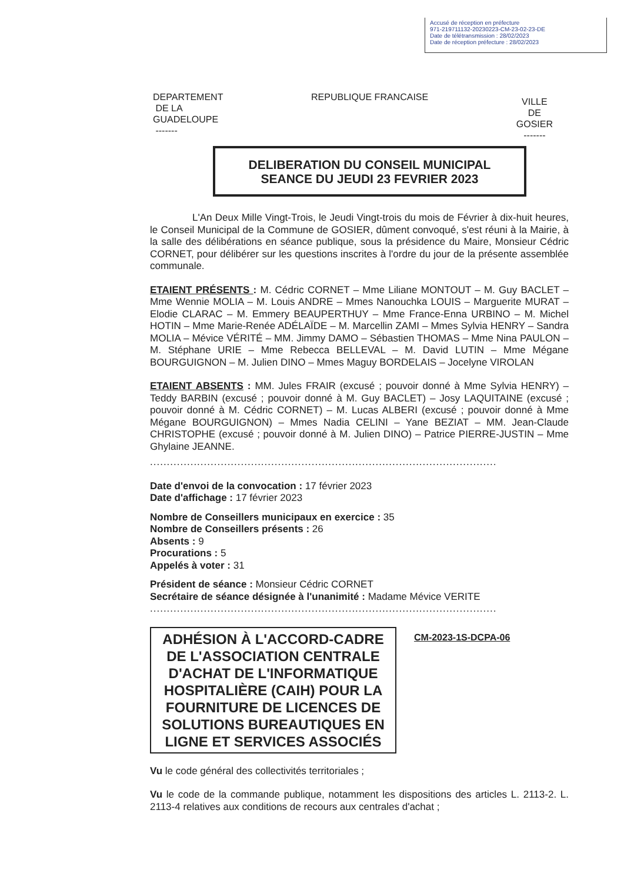Accusé de réception en préfecture
971-219711132-20230223-CM-23-02-23-DE
Date de télétransmission : 28/02/2023
Date de réception préfecture : 28/02/2023
DEPARTEMENT
DE LA
GUADELOUPE
-------
REPUBLIQUE FRANCAISE
VILLE
DE
GOSIER
-------
DELIBERATION DU CONSEIL MUNICIPAL
SEANCE DU JEUDI 23 FEVRIER 2023
L'An Deux Mille Vingt-Trois, le Jeudi Vingt-trois du mois de Février à dix-huit heures, le Conseil Municipal de la Commune de GOSIER, dûment convoqué, s'est réuni à la Mairie, à la salle des délibérations en séance publique, sous la présidence du Maire, Monsieur Cédric CORNET, pour délibérer sur les questions inscrites à l'ordre du jour de la présente assemblée communale.
ETAIENT PRÉSENTS : M. Cédric CORNET – Mme Liliane MONTOUT – M. Guy BACLET – Mme Wennie MOLIA – M. Louis ANDRE – Mmes Nanouchka LOUIS – Marguerite MURAT – Elodie CLARAC – M. Emmery BEAUPERTHUY – Mme France-Enna URBINO – M. Michel HOTIN – Mme Marie-Renée ADÉLAÏDE – M. Marcellin ZAMI – Mmes Sylvia HENRY – Sandra MOLIA – Mévice VÉRITÉ – MM. Jimmy DAMO – Sébastien THOMAS – Mme Nina PAULON – M. Stéphane URIE – Mme Rebecca BELLEVAL – M. David LUTIN – Mme Mégane BOURGUIGNON – M. Julien DINO – Mmes Maguy BORDELAIS – Jocelyne VIROLAN
ETAIENT ABSENTS : MM. Jules FRAIR (excusé ; pouvoir donné à Mme Sylvia HENRY) – Teddy BARBIN (excusé ; pouvoir donné à M. Guy BACLET) – Josy LAQUITAINE (excusé ; pouvoir donné à M. Cédric CORNET) – M. Lucas ALBERI (excusé ; pouvoir donné à Mme Mégane BOURGUIGNON) – Mmes Nadia CELINI – Yane BEZIAT – MM. Jean-Claude CHRISTOPHE (excusé ; pouvoir donné à M. Julien DINO) – Patrice PIERRE-JUSTIN – Mme Ghylaine JEANNE.
.......................................................................................................
Date d'envoi de la convocation : 17 février 2023
Date d'affichage : 17 février 2023
Nombre de Conseillers municipaux en exercice : 35
Nombre de Conseillers présents : 26
Absents : 9
Procurations : 5
Appelés à voter : 31
Président de séance : Monsieur Cédric CORNET
Secrétaire de séance désignée à l'unanimité : Madame Mévice VERITE
.......................................................................................................
ADHÉSION À L'ACCORD-CADRE DE L'ASSOCIATION CENTRALE D'ACHAT DE L'INFORMATIQUE HOSPITALIÈRE (CAIH) POUR LA FOURNITURE DE LICENCES DE SOLUTIONS BUREAUTIQUES EN LIGNE ET SERVICES ASSOCIÉS
CM-2023-1S-DCPA-06
Vu le code général des collectivités territoriales ;
Vu le code de la commande publique, notamment les dispositions des articles L. 2113-2. L. 2113-4 relatives aux conditions de recours aux centrales d'achat ;